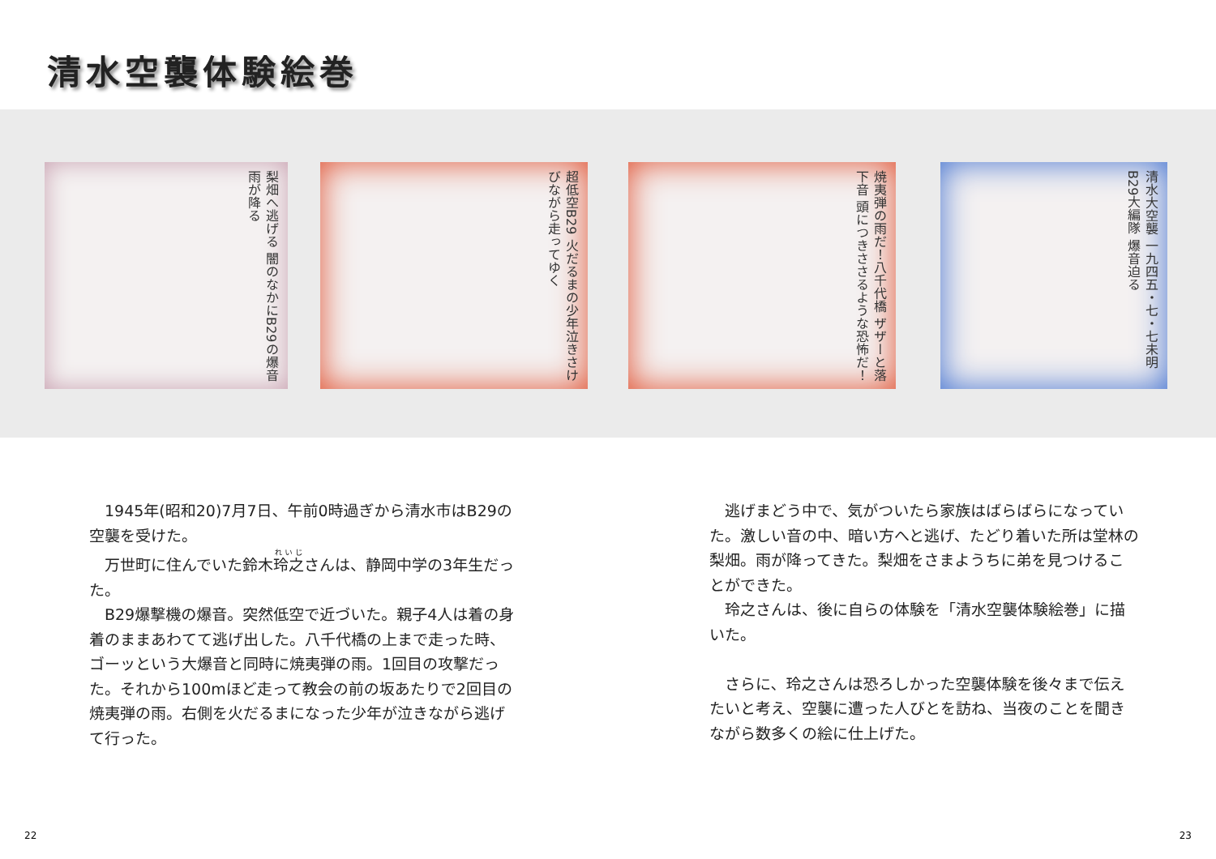清水空襲体験絵巻
梨畑へ逃げる 闇のなかにB29の爆音 雨が降る
超低空B29 火だるまの少年泣きさけびながら走ってゆく
焼夷弾の雨だ！八千代橋 ザザーと落下音 頭につきささるような恐怖だ！
清水大空襲 一九四五・七・七未明 B29大編隊 爆音迫る
1945年(昭和20)7月7日、午前0時過ぎから清水市はB29の空襲を受けた。
万世町に住んでいた鈴木玲之さんは、静岡中学の3年生だった。
B29爆撃機の爆音。突然低空で近づいた。親子4人は着の身着のままあわてて逃げ出した。八千代橋の上まで走った時、ゴーッという大爆音と同時に焼夷弾の雨。1回目の攻撃だった。それから100mほど走って教会の前の坂あたりで2回目の焼夷弾の雨。右側を火だるまになった少年が泣きながら逃げて行った。
逃げまどう中で、気がついたら家族はばらばらになっていた。激しい音の中、暗い方へと逃げ、たどり着いた所は堂林の梨畑。雨が降ってきた。梨畑をさまようちに弟を見つけることができた。
玲之さんは、後に自らの体験を「清水空襲体験絵巻」に描いた。
さらに、玲之さんは恐ろしかった空襲体験を後々まで伝えたいと考え、空襲に遭った人びとを訪ね、当夜のことを聞きながら数多くの絵に仕上げた。
22 23